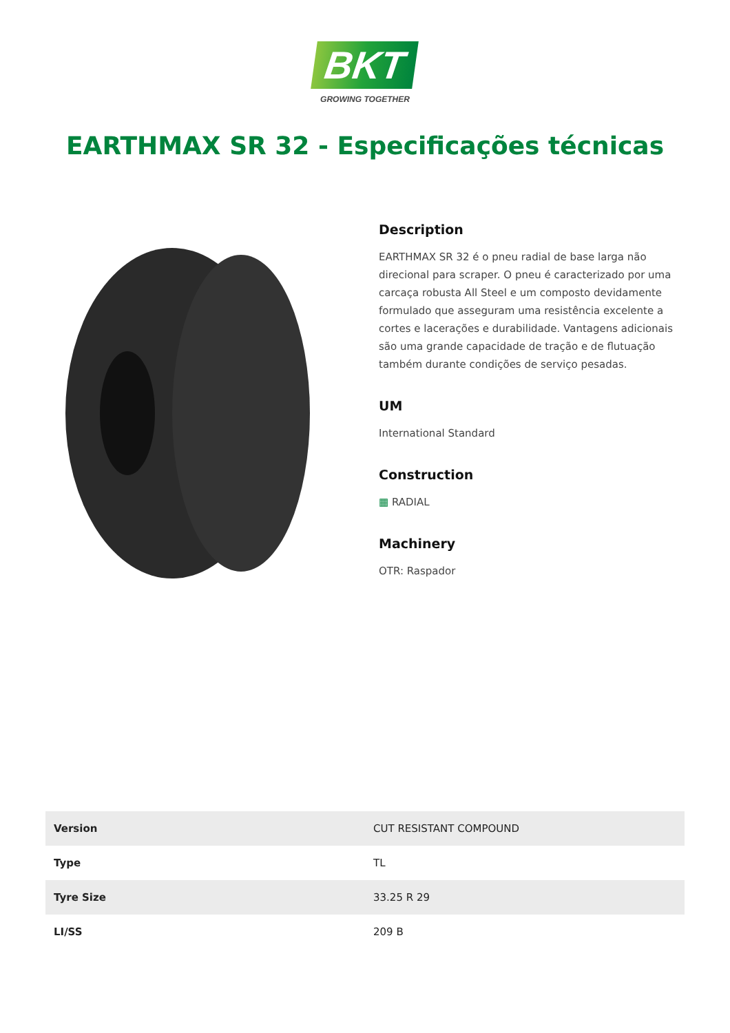BKT
GROWING TOGETHER
EARTHMAX SR 32 - Especificações técnicas
Description
EARTHMAX SR 32 é o pneu radial de base larga não direcional para scraper. O pneu é caracterizado por uma carcaça robusta All Steel e um composto devidamente formulado que asseguram uma resistência excelente a cortes e lacerações e durabilidade. Vantagens adicionais são uma grande capacidade de tração e de flutuação também durante condições de serviço pesadas.
UM
International Standard
Construction
▦ RADIAL
Machinery
OTR: Raspador
| Version | CUT RESISTANT COMPOUND |
| Type | TL |
| Tyre Size | 33.25 R 29 |
| LI/SS | 209 B |